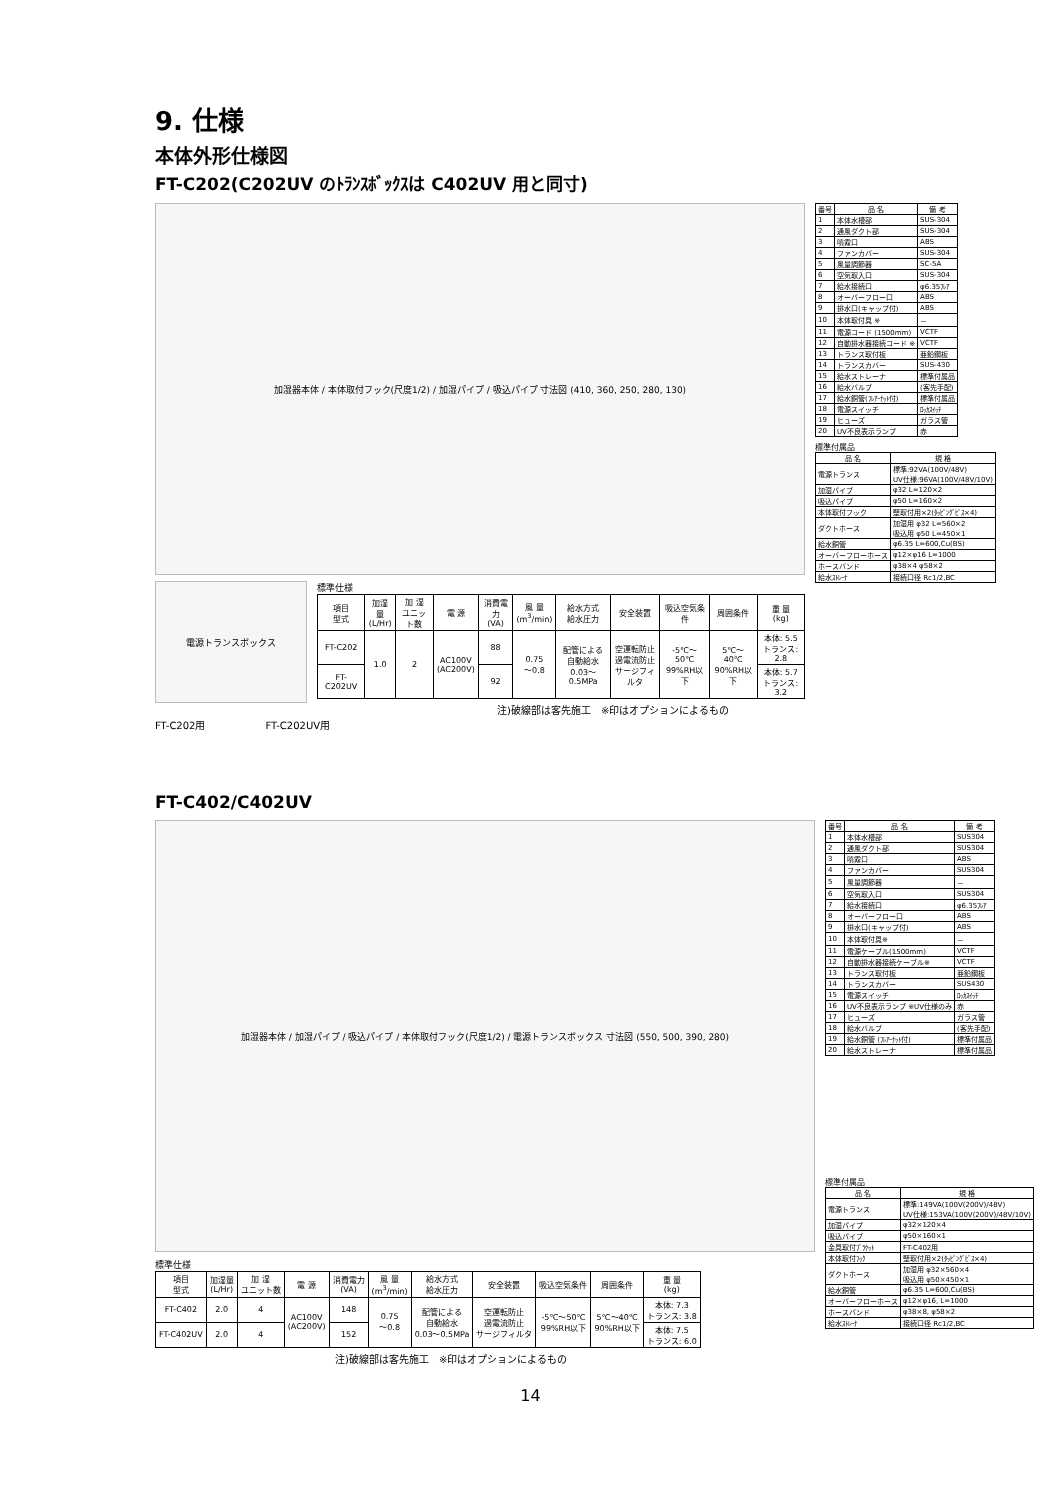9. 仕様
本体外形仕様図
FT-C202(C202UV のﾄﾗﾝｽﾎﾞｯｸｽは C402UV 用と同寸)
加湿器本体 / 本体取付フック(尺度1/2) / 加湿パイプ / 吸込パイプ 寸法図 (410, 360, 250, 280, 130)
電源トランスボックス
標準仕様
| 項目 型式 | 加湿量 (L/Hr) | 加 湿 ユニット数 | 電 源 | 消費電力 (VA) | 風 量 (m<sup>3</sup>/min) | 給水方式 給水圧力 | 安全装置 | 吸込空気条件 | 周囲条件 | 重 量 (kg) |
| --- | --- | --- | --- | --- | --- | --- | --- | --- | --- | --- |
| FT-C202 | 1.0 | 2 | AC100V (AC200V) | 88 | 0.75 ～0.8 | 配管による 自動給水 0.03～0.5MPa | 空運転防止 過電流防止 サージフィルタ | -5℃～50℃ 99%RH以下 | 5℃～40℃ 90%RH以下 | 本体: 5.5 トランス: 2.8 |
| FT-C202UV | | | | 92 | | | | | | 本体: 5.7 トランス: 3.2 |
注)破線部は客先施工　※印はオプションによるもの
FT-C202用　　　　　　FT-C202UV用
| 番号 | 品 名 | 備 考 |
| --- | --- | --- |
| 1 | 本体水槽部 | SUS-304 |
| 2 | 通風ダクト部 | SUS-304 |
| 3 | 噴霧口 | ABS |
| 4 | ファンカバー | SUS-304 |
| 5 | 風量調節器 | SC-5A |
| 6 | 空気取入口 | SUS-304 |
| 7 | 給水接続口 | φ6.35ﾌﾚｱ |
| 8 | オーバーフロー口 | ABS |
| 9 | 排水口(キャップ付) | ABS |
| 10 | 本体取付具 ※ | － |
| 11 | 電源コード (1500mm) | VCTF |
| 12 | 自動排水器接続コード ※ | VCTF |
| 13 | トランス取付板 | 亜鉛鋼板 |
| 14 | トランスカバー | SUS-430 |
| 15 | 給水ストレーナ | 標準付属品 |
| 16 | 給水バルブ | (客先手配) |
| 17 | 給水銅管(ﾌﾚｱｰﾅｯﾄ付) | 標準付属品 |
| 18 | 電源スイッチ | ﾛｯｶｽｲｯﾁ |
| 19 | ヒューズ | ガラス管 |
| 20 | UV不良表示ランプ | 赤 |
標準付属品
| 品 名 | 規 格 |
| --- | --- |
| 電源トランス | 標準:92VA(100V/48V) UV仕様:96VA(100V/48V/10V) |
| 加湿パイプ | φ32 L=120×2 |
| 吸込パイプ | φ50 L=160×2 |
| 本体取付フック | 壁取付用×2(ﾀｯﾋﾟﾝｸﾞﾋﾞｽ×4) |
| ダクトホース | 加湿用 φ32 L=560×2 吸込用 φ50 L=450×1 |
| 給水銅管 | φ6.35 L=600,Cu(BS) |
| オーバーフローホース | φ12×φ16 L=1000 |
| ホースバンド | φ38×4 φ58×2 |
| 給水ｽﾄﾚｰﾅ | 接続口径 Rc1/2,BC |
FT-C402/C402UV
加湿器本体 / 加湿パイプ / 吸込パイプ / 本体取付フック(尺度1/2) / 電源トランスボックス 寸法図 (550, 500, 390, 280)
標準仕様
| 項目 型式 | 加湿量 (L/Hr) | 加 湿 ユニット数 | 電 源 | 消費電力 (VA) | 風 量 (m<sup>3</sup>/min) | 給水方式 給水圧力 | 安全装置 | 吸込空気条件 | 周囲条件 | 重 量 (kg) |
| --- | --- | --- | --- | --- | --- | --- | --- | --- | --- | --- |
| FT-C402 | 2.0 | 4 | AC100V (AC200V) | 148 | 0.75 ～0.8 | 配管による 自動給水 0.03～0.5MPa | 空運転防止 過電流防止 サージフィルタ | -5℃～50℃ 99%RH以下 | 5℃～40℃ 90%RH以下 | 本体: 7.3 トランス: 3.8 |
| FT-C402UV | 2.0 | 4 | | 152 | | | | | | 本体: 7.5 トランス: 6.0 |
注)破線部は客先施工　※印はオプションによるもの
| 番号 | 品 名 | 備 考 |
| --- | --- | --- |
| 1 | 本体水槽部 | SUS304 |
| 2 | 通風ダクト部 | SUS304 |
| 3 | 噴霧口 | ABS |
| 4 | ファンカバー | SUS304 |
| 5 | 風量調節器 | － |
| 6 | 空気取入口 | SUS304 |
| 7 | 給水接続口 | φ6.35ﾌﾚｱ |
| 8 | オーバーフロー口 | ABS |
| 9 | 排水口(キャップ付) | ABS |
| 10 | 本体取付具※ | － |
| 11 | 電源ケーブル(1500mm) | VCTF |
| 12 | 自動排水器接続ケーブル※ | VCTF |
| 13 | トランス取付板 | 亜鉛鋼板 |
| 14 | トランスカバー | SUS430 |
| 15 | 電源スイッチ | ﾛｯｶｽｲｯﾁ |
| 16 | UV不良表示ランプ ※UV仕様のみ | 赤 |
| 17 | ヒューズ | ガラス管 |
| 18 | 給水バルブ | (客先手配) |
| 19 | 給水銅管 (ﾌﾚｱｰﾅｯﾄ付) | 標準付属品 |
| 20 | 給水ストレーナ | 標準付属品 |
標準付属品
| 品 名 | 規 格 |
| --- | --- |
| 電源トランス | 標準:149VA(100V(200V)/48V) UV仕様:153VA(100V(200V)/48V/10V) |
| 加湿パイプ | φ32×120×4 |
| 吸込パイプ | φ50×160×1 |
| 金具取付ﾌﾞﾗｹｯﾄ | FT-C402用 |
| 本体取付ﾌｯｸ | 壁取付用×2(ﾀｯﾋﾟﾝｸﾞﾋﾞｽ×4) |
| ダクトホース | 加湿用 φ32×560×4 吸込用 φ50×450×1 |
| 給水銅管 | φ6.35 L=600,Cu(BS) |
| オーバーフローホース | φ12×φ16, L=1000 |
| ホースバンド | φ38×8, φ58×2 |
| 給水ｽﾄﾚｰﾅ | 接続口径 Rc1/2,BC |
14